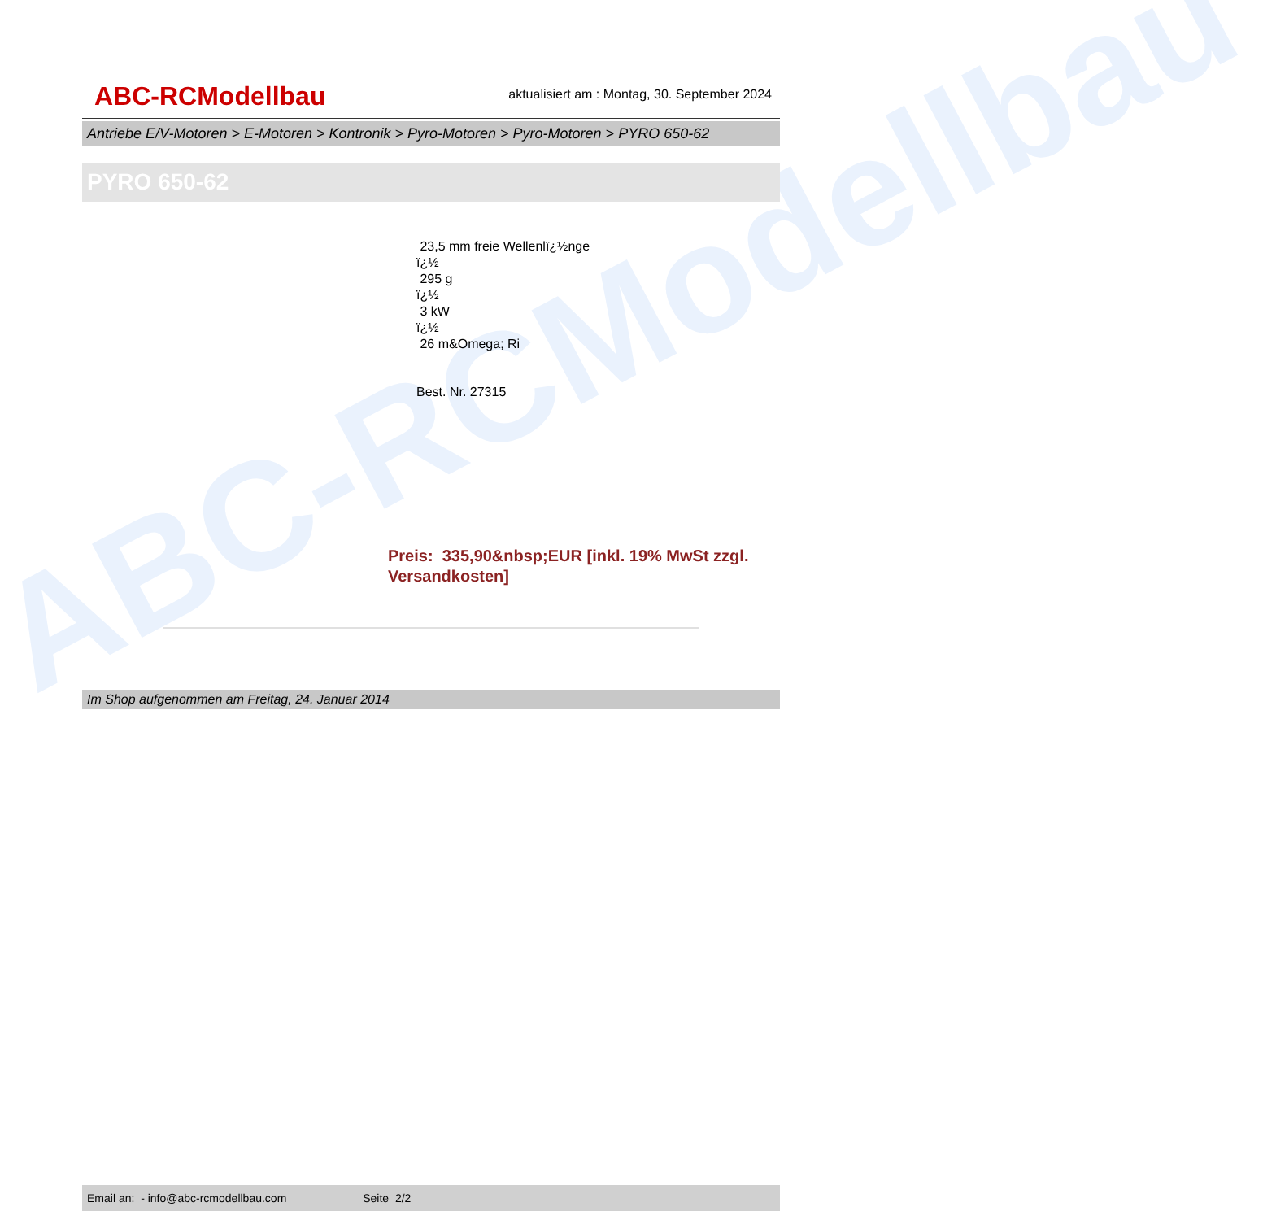ABC-RCModellbau
ABC-RCModellbau
aktualisiert am : Montag, 30. September 2024
Antriebe E/V-Motoren > E-Motoren > Kontronik > Pyro-Motoren > Pyro-Motoren > PYRO 650-62
PYRO 650-62
23,5 mm freie Wellenlï¿½nge
ï¿½
295 g
ï¿½
3 kW
ï¿½
26 m&Omega; Ri
Best. Nr. 27315
Preis: 335,90&nbsp;EUR [inkl. 19% MwSt zzgl.
Versandkosten]
Im Shop aufgenommen am Freitag, 24. Januar 2014
Email an: - info@abc-rcmodellbau.com Seite 2/2